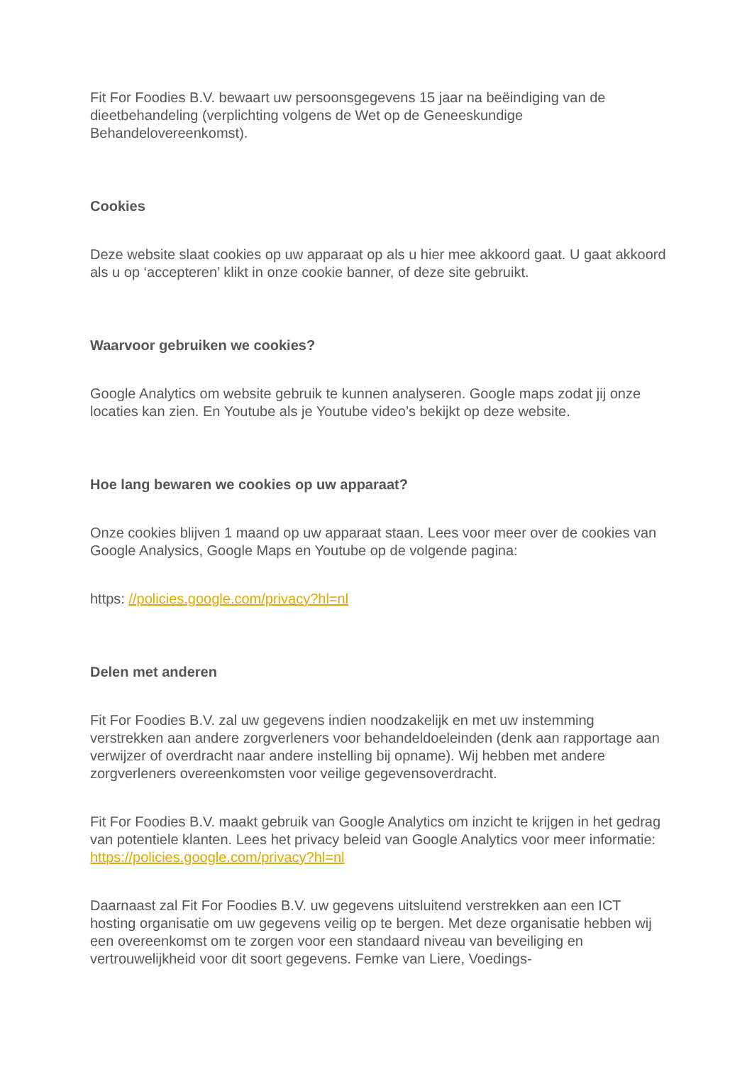Fit For Foodies B.V. bewaart uw persoonsgegevens 15 jaar na beëindiging van de dieetbehandeling (verplichting volgens de Wet op de Geneeskundige Behandelovereenkomst).
Cookies
Deze website slaat cookies op uw apparaat op als u hier mee akkoord gaat. U gaat akkoord als u op ‘accepteren’ klikt in onze cookie banner, of deze site gebruikt.
Waarvoor gebruiken we cookies?
Google Analytics om website gebruik te kunnen analyseren. Google maps zodat jij onze locaties kan zien. En Youtube als je Youtube video’s bekijkt op deze website.
Hoe lang bewaren we cookies op uw apparaat?
Onze cookies blijven 1 maand op uw apparaat staan. Lees voor meer over de cookies van Google Analysics, Google Maps en Youtube op de volgende pagina:
https: //policies.google.com/privacy?hl=nl
Delen met anderen
Fit For Foodies B.V. zal uw gegevens indien noodzakelijk en met uw instemming verstrekken aan andere zorgverleners voor behandeldoeleinden (denk aan rapportage aan verwijzer of overdracht naar andere instelling bij opname). Wij hebben met andere zorgverleners overeenkomsten voor veilige gegevensoverdracht.
Fit For Foodies B.V. maakt gebruik van Google Analytics om inzicht te krijgen in het gedrag van potentiele klanten. Lees het privacy beleid van Google Analytics voor meer informatie: https://policies.google.com/privacy?hl=nl
Daarnaast zal Fit For Foodies B.V. uw gegevens uitsluitend verstrekken aan een ICT hosting organisatie om uw gegevens veilig op te bergen. Met deze organisatie hebben wij een overeenkomst om te zorgen voor een standaard niveau van beveiliging en vertrouwelijkheid voor dit soort gegevens. Femke van Liere, Voedings-